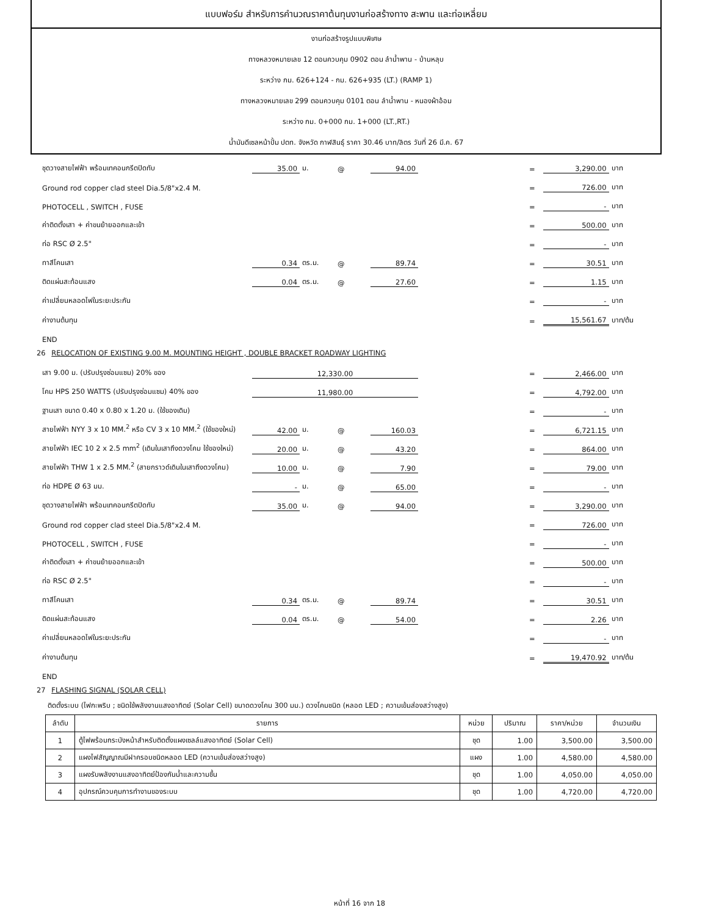แบบฟอร์ม สำหรับการคำนวณราคาต้นทุนงานก่อสร้างทาง สะพาน และท่อเหลี่ยม
งานก่อสร้างรูปแบบพิเศษ
ทางหลวงหมายเลข 12 ตอนควบคุม 0902 ตอน ลำน้ำพาน - บ้านหลุบ
ระหว่าง กม. 626+124 - กม. 626+935 (LT.) (RAMP 1)
ทางหลวงหมายเลข 299 ตอนควบคุม 0101 ตอน ลำน้ำพาน - หนองผ้าอ้อม
ระหว่าง กม. 0+000 กม. 1+000 (LT.,RT.)
น้ำมันดีเซลหน้าปั้ม ปตท. จังหวัด กาฬสินธุ์ ราคา 30.46 บาท/ลิตร วันที่ 26 มี.ค. 67
| ชุดวางสายไฟฟ้า พร้อมเทคอนกรีตปิดทับ | 35.00 | ม. | @ | 94.00 | | = | 3,290.00 | บาท |
| Ground rod copper clad steel Dia.5/8"x2.4 M. | | | | | | = | 726.00 | บาท |
| PHOTOCELL , SWITCH , FUSE | | | | | | = | - | บาท |
| ค่าติดตั้งเสา + ค่าขนย้ายออกและเข้า | | | | | | = | 500.00 | บาท |
| ท่อ RSC Ø 2.5" | | | | | | = | - | บาท |
| ทาสีโคนเสา | 0.34 | ตร.ม. | @ | 89.74 | | = | 30.51 | บาท |
| ติดแผ่นสะท้อนแสง | 0.04 | ตร.ม. | @ | 27.60 | | = | 1.15 | บาท |
| ค่าเปลี่ยนหลอดไฟในระยะประกัน | | | | | | = | - | บาท |
| ค่างานต้นทุน | | | | | | = | 15,561.67 | บาท/ต้น |
| END | | | | | | | | |
26 RELOCATION OF EXISTING 9.00 M. MOUNTING HEIGHT , DOUBLE BRACKET ROADWAY LIGHTING
| เสา 9.00 ม. (ปรับปรุงซ่อมแซม) 20% ของ | 12,330.00 | | | | | = | 2,466.00 | บาท |
| โคม HPS 250 WATTS (ปรับปรุงซ่อมแซม) 40% ของ | 11,980.00 | | | | | = | 4,792.00 | บาท |
| ฐานเสา ขนาด 0.40 x 0.80 x 1.20 ม. (ใช้ของเดิม) | | | | | | = | - | บาท |
| สายไฟฟ้า NYY 3 x 10 MM.<sup>2</sup> หรือ CV 3 x 10 MM.<sup>2</sup> (ใช้ของใหม่) | 42.00 | ม. | @ | 160.03 | | = | 6,721.15 | บาท |
| สายไฟฟ้า IEC 10 2 x 2.5 mm<sup>2</sup> (เดินในเสาถึงดวงโคม ใช้ของใหม่) | 20.00 | ม. | @ | 43.20 | | = | 864.00 | บาท |
| สายไฟฟ้า THW 1 x 2.5 MM.<sup>2</sup> (สายกราวด์เดินในเสาถึงดวงโคม) | 10.00 | ม. | @ | 7.90 | | = | 79.00 | บาท |
| ท่อ HDPE Ø 63 มม. | - | ม. | @ | 65.00 | | = | - | บาท |
| ชุดวางสายไฟฟ้า พร้อมเทคอนกรีตปิดทับ | 35.00 | ม. | @ | 94.00 | | = | 3,290.00 | บาท |
| Ground rod copper clad steel Dia.5/8"x2.4 M. | | | | | | = | 726.00 | บาท |
| PHOTOCELL , SWITCH , FUSE | | | | | | = | - | บาท |
| ค่าติดตั้งเสา + ค่าขนย้ายออกและเข้า | | | | | | = | 500.00 | บาท |
| ท่อ RSC Ø 2.5" | | | | | | = | - | บาท |
| ทาสีโคนเสา | 0.34 | ตร.ม. | @ | 89.74 | | = | 30.51 | บาท |
| ติดแผ่นสะท้อนแสง | 0.04 | ตร.ม. | @ | 54.00 | | = | 2.26 | บาท |
| ค่าเปลี่ยนหลอดไฟในระยะประกัน | | | | | | = | - | บาท |
| ค่างานต้นทุน | | | | | | = | 19,470.92 | บาท/ต้น |
| END | | | | | | | | |
27 FLASHING SIGNAL (SOLAR CELL)
ติดตั้งระบบ (ไฟกะพริบ ; ชนิดใช้พลังงานแสงอาทิตย์ (Solar Cell) ขนาดดวงโคม 300 มม.) ดวงโคมชนิด (หลอด LED ; ความเข้มส่องสว่างสูง)
| ลำดับ | รายการ | หน่วย | ปริมาณ | ราคา/หน่วย | จำนวนเงิน |
| --- | --- | --- | --- | --- | --- |
| 1 | ตู้ไฟพร้อมกระบังหน้าสำหรับติดตั้งแผงเซลล์แสงอาทิตย์ (Solar Cell) | ชุด | 1.00 | 3,500.00 | 3,500.00 |
| 2 | แผงไฟสัญญาณมีฝาครอบชนิดหลอด LED (ความเข้มส่องสว่างสูง) | แผง | 1.00 | 4,580.00 | 4,580.00 |
| 3 | แผงรับพลังงานแสงอาทิตย์ป้องกันน้ำและความชื้น | ชุด | 1.00 | 4,050.00 | 4,050.00 |
| 4 | อุปกรณ์ควบคุมการทำงานของระบบ | ชุด | 1.00 | 4,720.00 | 4,720.00 |
หน้าที่ 16 จาก 18